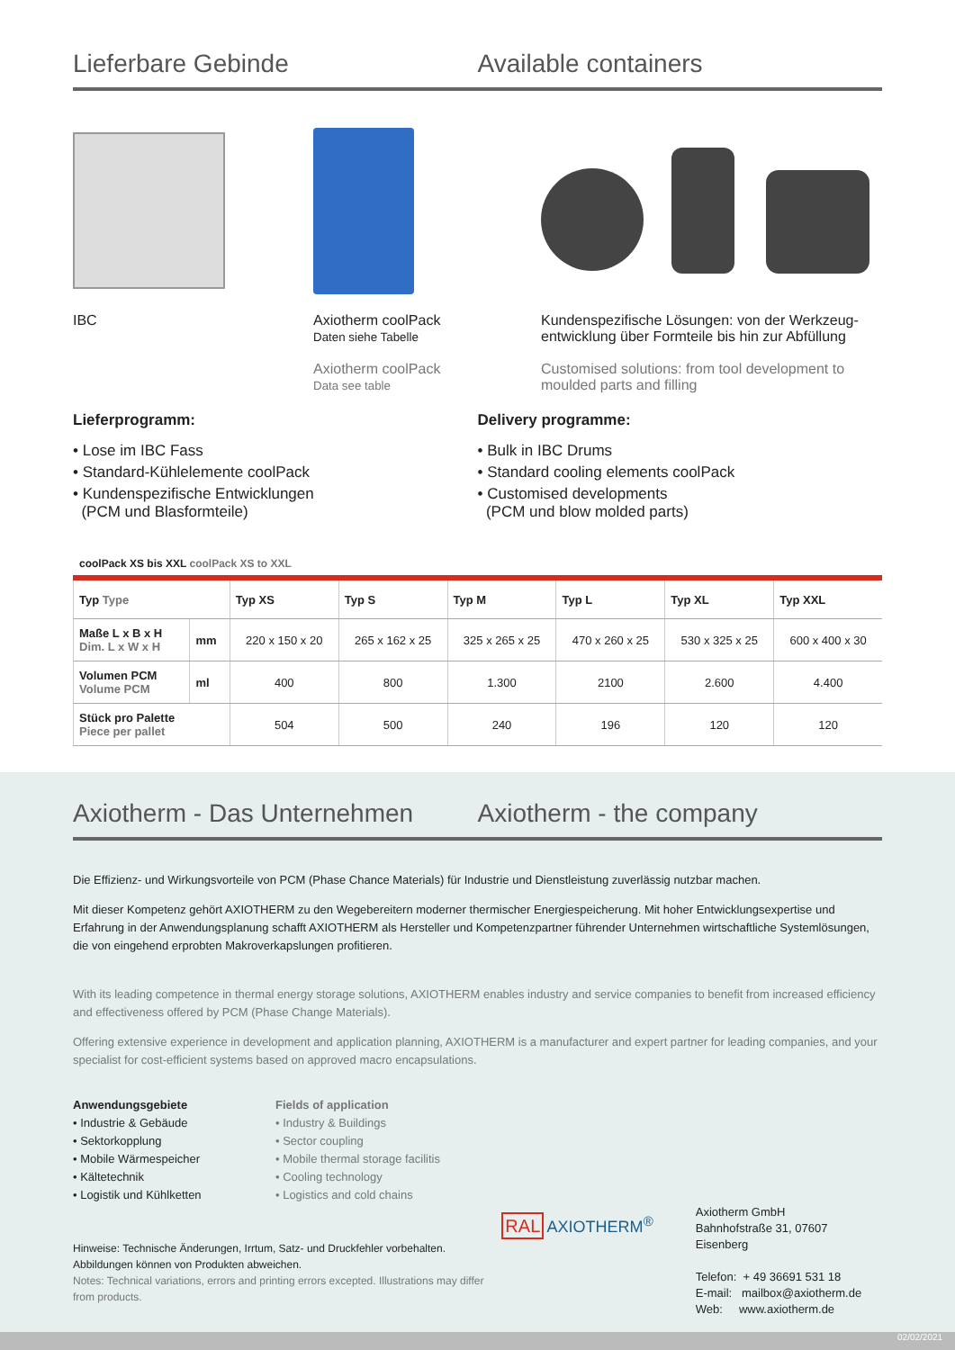Lieferbare Gebinde Available containers
IBC Axiotherm coolPack
Daten siehe Tabelle
Axiotherm coolPack
Data see table
Kundenspezifische Lösungen: von der Werkzeug-entwicklung über Formteile bis hin zur Abfüllung
Customised solutions: from tool development to moulded parts and filling
Lieferprogramm:
• Lose im IBC Fass
• Standard-Kühlelemente coolPack
• Kundenspezifische Entwicklungen
(PCM und Blasformteile)
Delivery programme:
• Bulk in IBC Drums
• Standard cooling elements coolPack
• Customised developments
(PCM und blow molded parts)
coolPack XS bis XXL coolPack XS to XXL
| Typ Type | | Typ XS | Typ S | Typ M | Typ L | Typ XL | Typ XXL |
| --- | --- | --- | --- | --- | --- | --- | --- |
| Maße L x B x H Dim. L x W x H | mm | 220 x 150 x 20 | 265 x 162 x 25 | 325 x 265 x 25 | 470 x 260 x 25 | 530 x 325 x 25 | 600 x 400 x 30 |
| Volumen PCM Volume PCM | ml | 400 | 800 | 1.300 | 2100 | 2.600 | 4.400 |
| Stück pro Palette Piece per pallet | | 504 | 500 | 240 | 196 | 120 | 120 |
Axiotherm - Das Unternehmen Axiotherm - the company
Die Effizienz- und Wirkungsvorteile von PCM (Phase Chance Materials) für Industrie und Dienstleistung zuverlässig nutzbar machen.
Mit dieser Kompetenz gehört AXIOTHERM zu den Wegebereitern moderner thermischer Energiespeicherung. Mit hoher Entwicklungsexpertise und Erfahrung in der Anwendungsplanung schafft AXIOTHERM als Hersteller und Kompetenzpartner führender Unternehmen wirtschaftliche Systemlösungen, die von eingehend erprobten Makroverkapslungen profitieren.
With its leading competence in thermal energy storage solutions, AXIOTHERM enables industry and service companies to benefit from increased efficiency and effectiveness offered by PCM (Phase Change Materials).
Offering extensive experience in development and application planning, AXIOTHERM is a manufacturer and expert partner for leading companies, and your specialist for cost-efficient systems based on approved macro encapsulations.
Anwendungsgebiete
• Industrie & Gebäude
• Sektorkopplung
• Mobile Wärmespeicher
• Kältetechnik
• Logistik und Kühlketten
Fields of application
• Industry & Buildings
• Sector coupling
• Mobile thermal storage facilitis
• Cooling technology
• Logistics and cold chains
Hinweise: Technische Änderungen, Irrtum, Satz- und Druckfehler vorbehalten. Abbildungen können von Produkten abweichen.
Notes: Technical variations, errors and printing errors excepted. Illustrations may differ from products.
RAL AXIOTHERM<sup>®</sup>
Axiotherm GmbH
Bahnhofstraße 31, 07607 Eisenberg
Telefon: + 49 36691 531 18
E-mail: mailbox@axiotherm.de
Web: www.axiotherm.de
02/02/2021